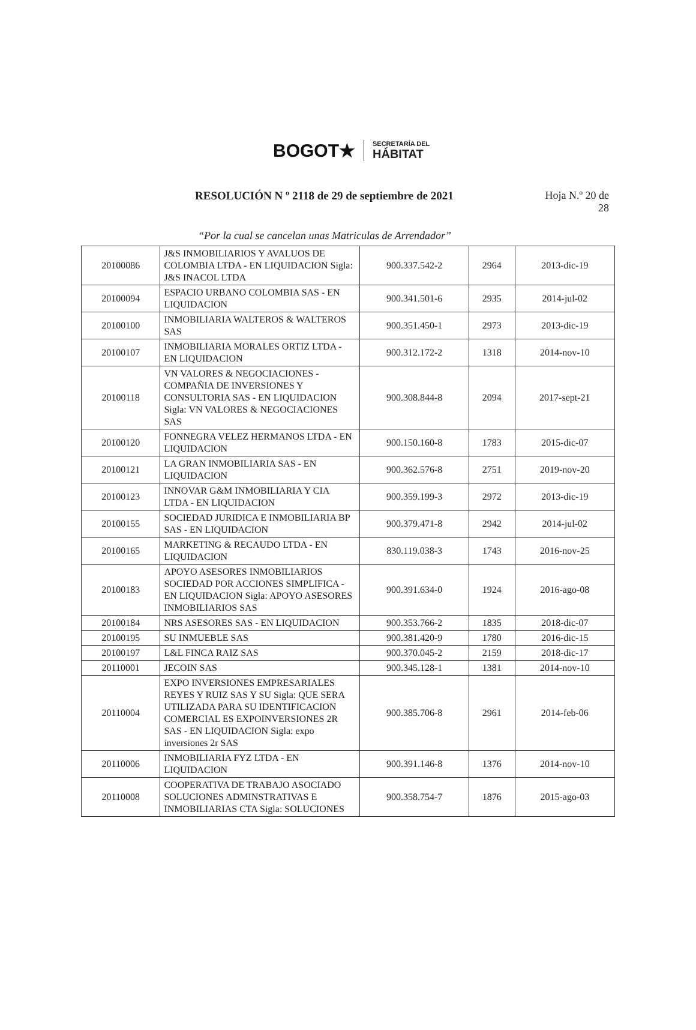BOGOT★
SECRETARÍA DEL
HÁBITAT
RESOLUCIÓN N º 2118 de 29 de septiembre de 2021
Hoja N.º 20 de
28
“Por la cual se cancelan unas Matriculas de Arrendador”
| 20100086 | J&S INMOBILIARIOS Y AVALUOS DE COLOMBIA LTDA - EN LIQUIDACION Sigla: J&S INACOL LTDA | 900.337.542-2 | 2964 | 2013-dic-19 |
| 20100094 | ESPACIO URBANO COLOMBIA SAS - EN LIQUIDACION | 900.341.501-6 | 2935 | 2014-jul-02 |
| 20100100 | INMOBILIARIA WALTEROS & WALTEROS SAS | 900.351.450-1 | 2973 | 2013-dic-19 |
| 20100107 | INMOBILIARIA MORALES ORTIZ LTDA - EN LIQUIDACION | 900.312.172-2 | 1318 | 2014-nov-10 |
| 20100118 | VN VALORES & NEGOCIACIONES - COMPAÑIA DE INVERSIONES Y CONSULTORIA SAS - EN LIQUIDACION Sigla: VN VALORES & NEGOCIACIONES SAS | 900.308.844-8 | 2094 | 2017-sept-21 |
| 20100120 | FONNEGRA VELEZ HERMANOS LTDA - EN LIQUIDACION | 900.150.160-8 | 1783 | 2015-dic-07 |
| 20100121 | LA GRAN INMOBILIARIA SAS - EN LIQUIDACION | 900.362.576-8 | 2751 | 2019-nov-20 |
| 20100123 | INNOVAR G&M INMOBILIARIA Y CIA LTDA - EN LIQUIDACION | 900.359.199-3 | 2972 | 2013-dic-19 |
| 20100155 | SOCIEDAD JURIDICA E INMOBILIARIA BP SAS - EN LIQUIDACION | 900.379.471-8 | 2942 | 2014-jul-02 |
| 20100165 | MARKETING & RECAUDO LTDA - EN LIQUIDACION | 830.119.038-3 | 1743 | 2016-nov-25 |
| 20100183 | APOYO ASESORES INMOBILIARIOS SOCIEDAD POR ACCIONES SIMPLIFICA - EN LIQUIDACION Sigla: APOYO ASESORES INMOBILIARIOS SAS | 900.391.634-0 | 1924 | 2016-ago-08 |
| 20100184 | NRS ASESORES SAS - EN LIQUIDACION | 900.353.766-2 | 1835 | 2018-dic-07 |
| 20100195 | SU INMUEBLE SAS | 900.381.420-9 | 1780 | 2016-dic-15 |
| 20100197 | L&L FINCA RAIZ SAS | 900.370.045-2 | 2159 | 2018-dic-17 |
| 20110001 | JECOIN SAS | 900.345.128-1 | 1381 | 2014-nov-10 |
| 20110004 | EXPO INVERSIONES EMPRESARIALES REYES Y RUIZ SAS Y SU Sigla: QUE SERA UTILIZADA PARA SU IDENTIFICACION COMERCIAL ES EXPOINVERSIONES 2R SAS - EN LIQUIDACION Sigla: expo inversiones 2r SAS | 900.385.706-8 | 2961 | 2014-feb-06 |
| 20110006 | INMOBILIARIA FYZ LTDA - EN LIQUIDACION | 900.391.146-8 | 1376 | 2014-nov-10 |
| 20110008 | COOPERATIVA DE TRABAJO ASOCIADO SOLUCIONES ADMINSTRATIVAS E INMOBILIARIAS CTA Sigla: SOLUCIONES | 900.358.754-7 | 1876 | 2015-ago-03 |